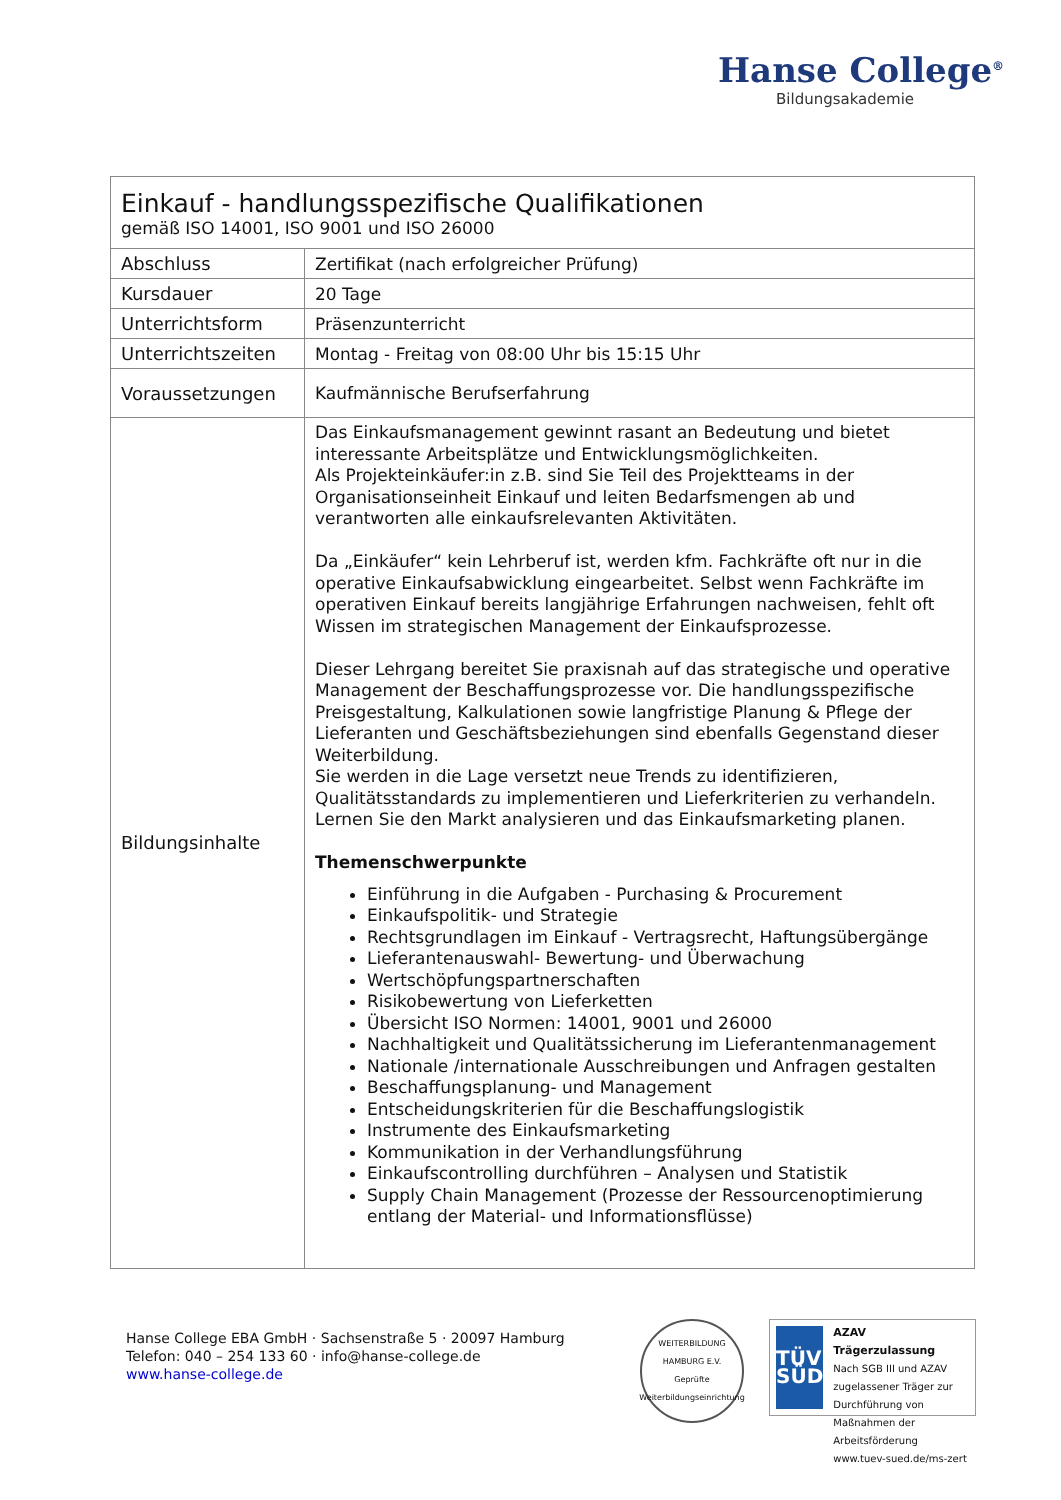Hanse College<sup>®</sup>
Bildungsakademie
| Einkauf - handlungsspezifische Qualifikationen gemäß ISO 14001, ISO 9001 und ISO 26000 | |
| Abschluss | Zertifikat (nach erfolgreicher Prüfung) |
| Kursdauer | 20 Tage |
| Unterrichtsform | Präsenzunterricht |
| Unterrichtszeiten | Montag - Freitag von 08:00 Uhr bis 15:15 Uhr |
| Voraussetzungen | Kaufmännische Berufserfahrung |
| Bildungsinhalte | Das Einkaufsmanagement gewinnt rasant an Bedeutung und bietet interessante Arbeitsplätze und Entwicklungsmöglichkeiten. Als Projekteinkäufer:in z.B. sind Sie Teil des Projektteams in der Organisationseinheit Einkauf und leiten Bedarfsmengen ab und verantworten alle einkaufsrelevanten Aktivitäten. Da „Einkäufer“ kein Lehrberuf ist, werden kfm. Fachkräfte oft nur in die operative Einkaufsabwicklung eingearbeitet. Selbst wenn Fachkräfte im operativen Einkauf bereits langjährige Erfahrungen nachweisen, fehlt oft Wissen im strategischen Management der Einkaufsprozesse. Dieser Lehrgang bereitet Sie praxisnah auf das strategische und operative Management der Beschaffungsprozesse vor. Die handlungsspezifische Preisgestaltung, Kalkulationen sowie langfristige Planung & Pflege der Lieferanten und Geschäftsbeziehungen sind ebenfalls Gegenstand dieser Weiterbildung. Sie werden in die Lage versetzt neue Trends zu identifizieren, Qualitätsstandards zu implementieren und Lieferkriterien zu verhandeln. Lernen Sie den Markt analysieren und das Einkaufsmarketing planen. Themenschwerpunkte Einführung in die Aufgaben - Purchasing & Procurement Einkaufspolitik- und Strategie Rechtsgrundlagen im Einkauf - Vertragsrecht, Haftungsübergänge Lieferantenauswahl- Bewertung- und Überwachung Wertschöpfungspartnerschaften Risikobewertung von Lieferketten Übersicht ISO Normen: 14001, 9001 und 26000 Nachhaltigkeit und Qualitätssicherung im Lieferantenmanagement Nationale /internationale Ausschreibungen und Anfragen gestalten Beschaffungsplanung- und Management Entscheidungskriterien für die Beschaffungslogistik Instrumente des Einkaufsmarketing Kommunikation in der Verhandlungsführung Einkaufscontrolling durchführen – Analysen und Statistik Supply Chain Management (Prozesse der Ressourcenoptimierung entlang der Material- und Informationsflüsse) |
Hanse College EBA GmbH · Sachsenstraße 5 · 20097 Hamburg
Telefon: 040 – 254 133 60 · info@hanse-college.de
www.hanse-college.de
WEITERBILDUNG HAMBURG E.V.
Geprüfte Weiterbildungseinrichtung
TÜV
SÜD
AZAV
Trägerzulassung
Nach SGB III und AZAV zugelassener Träger zur Durchführung von Maßnahmen der Arbeitsförderung
www.tuev-sued.de/ms-zert